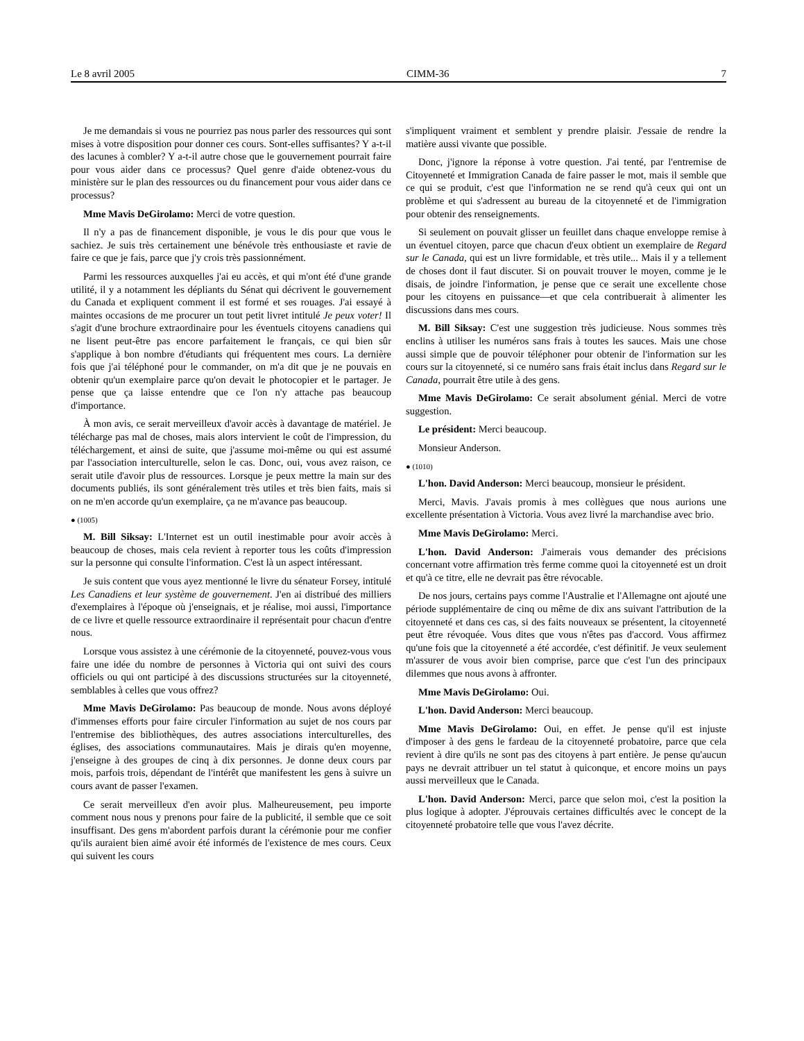Le 8 avril 2005 CIMM-36 7
Je me demandais si vous ne pourriez pas nous parler des ressources qui sont mises à votre disposition pour donner ces cours. Sont-elles suffisantes? Y a-t-il des lacunes à combler? Y a-t-il autre chose que le gouvernement pourrait faire pour vous aider dans ce processus? Quel genre d'aide obtenez-vous du ministère sur le plan des ressources ou du financement pour vous aider dans ce processus?
Mme Mavis DeGirolamo: Merci de votre question.
Il n'y a pas de financement disponible, je vous le dis pour que vous le sachiez. Je suis très certainement une bénévole très enthousiaste et ravie de faire ce que je fais, parce que j'y crois très passionnément.
Parmi les ressources auxquelles j'ai eu accès, et qui m'ont été d'une grande utilité, il y a notamment les dépliants du Sénat qui décrivent le gouvernement du Canada et expliquent comment il est formé et ses rouages. J'ai essayé à maintes occasions de me procurer un tout petit livret intitulé Je peux voter! Il s'agit d'une brochure extraordinaire pour les éventuels citoyens canadiens qui ne lisent peut-être pas encore parfaitement le français, ce qui bien sûr s'applique à bon nombre d'étudiants qui fréquentent mes cours. La dernière fois que j'ai téléphoné pour le commander, on m'a dit que je ne pouvais en obtenir qu'un exemplaire parce qu'on devait le photocopier et le partager. Je pense que ça laisse entendre que ce l'on n'y attache pas beaucoup d'importance.
À mon avis, ce serait merveilleux d'avoir accès à davantage de matériel. Je télécharge pas mal de choses, mais alors intervient le coût de l'impression, du téléchargement, et ainsi de suite, que j'assume moi-même ou qui est assumé par l'association interculturelle, selon le cas. Donc, oui, vous avez raison, ce serait utile d'avoir plus de ressources. Lorsque je peux mettre la main sur des documents publiés, ils sont généralement très utiles et très bien faits, mais si on ne m'en accorde qu'un exemplaire, ça ne m'avance pas beaucoup.
● (1005)
M. Bill Siksay: L'Internet est un outil inestimable pour avoir accès à beaucoup de choses, mais cela revient à reporter tous les coûts d'impression sur la personne qui consulte l'information. C'est là un aspect intéressant.
Je suis content que vous ayez mentionné le livre du sénateur Forsey, intitulé Les Canadiens et leur système de gouvernement. J'en ai distribué des milliers d'exemplaires à l'époque où j'enseignais, et je réalise, moi aussi, l'importance de ce livre et quelle ressource extraordinaire il représentait pour chacun d'entre nous.
Lorsque vous assistez à une cérémonie de la citoyenneté, pouvez-vous vous faire une idée du nombre de personnes à Victoria qui ont suivi des cours officiels ou qui ont participé à des discussions structurées sur la citoyenneté, semblables à celles que vous offrez?
Mme Mavis DeGirolamo: Pas beaucoup de monde. Nous avons déployé d'immenses efforts pour faire circuler l'information au sujet de nos cours par l'entremise des bibliothèques, des autres associations interculturelles, des églises, des associations communautaires. Mais je dirais qu'en moyenne, j'enseigne à des groupes de cinq à dix personnes. Je donne deux cours par mois, parfois trois, dépendant de l'intérêt que manifestent les gens à suivre un cours avant de passer l'examen.
Ce serait merveilleux d'en avoir plus. Malheureusement, peu importe comment nous nous y prenons pour faire de la publicité, il semble que ce soit insuffisant. Des gens m'abordent parfois durant la cérémonie pour me confier qu'ils auraient bien aimé avoir été informés de l'existence de mes cours. Ceux qui suivent les cours
s'impliquent vraiment et semblent y prendre plaisir. J'essaie de rendre la matière aussi vivante que possible.
Donc, j'ignore la réponse à votre question. J'ai tenté, par l'entremise de Citoyenneté et Immigration Canada de faire passer le mot, mais il semble que ce qui se produit, c'est que l'information ne se rend qu'à ceux qui ont un problème et qui s'adressent au bureau de la citoyenneté et de l'immigration pour obtenir des renseignements.
Si seulement on pouvait glisser un feuillet dans chaque enveloppe remise à un éventuel citoyen, parce que chacun d'eux obtient un exemplaire de Regard sur le Canada, qui est un livre formidable, et très utile... Mais il y a tellement de choses dont il faut discuter. Si on pouvait trouver le moyen, comme je le disais, de joindre l'information, je pense que ce serait une excellente chose pour les citoyens en puissance—et que cela contribuerait à alimenter les discussions dans mes cours.
M. Bill Siksay: C'est une suggestion très judicieuse. Nous sommes très enclins à utiliser les numéros sans frais à toutes les sauces. Mais une chose aussi simple que de pouvoir téléphoner pour obtenir de l'information sur les cours sur la citoyenneté, si ce numéro sans frais était inclus dans Regard sur le Canada, pourrait être utile à des gens.
Mme Mavis DeGirolamo: Ce serait absolument génial. Merci de votre suggestion.
Le président: Merci beaucoup.
Monsieur Anderson.
● (1010)
L'hon. David Anderson: Merci beaucoup, monsieur le président.
Merci, Mavis. J'avais promis à mes collègues que nous aurions une excellente présentation à Victoria. Vous avez livré la marchandise avec brio.
Mme Mavis DeGirolamo: Merci.
L'hon. David Anderson: J'aimerais vous demander des précisions concernant votre affirmation très ferme comme quoi la citoyenneté est un droit et qu'à ce titre, elle ne devrait pas être révocable.
De nos jours, certains pays comme l'Australie et l'Allemagne ont ajouté une période supplémentaire de cinq ou même de dix ans suivant l'attribution de la citoyenneté et dans ces cas, si des faits nouveaux se présentent, la citoyenneté peut être révoquée. Vous dites que vous n'êtes pas d'accord. Vous affirmez qu'une fois que la citoyenneté a été accordée, c'est définitif. Je veux seulement m'assurer de vous avoir bien comprise, parce que c'est l'un des principaux dilemmes que nous avons à affronter.
Mme Mavis DeGirolamo: Oui.
L'hon. David Anderson: Merci beaucoup.
Mme Mavis DeGirolamo: Oui, en effet. Je pense qu'il est injuste d'imposer à des gens le fardeau de la citoyenneté probatoire, parce que cela revient à dire qu'ils ne sont pas des citoyens à part entière. Je pense qu'aucun pays ne devrait attribuer un tel statut à quiconque, et encore moins un pays aussi merveilleux que le Canada.
L'hon. David Anderson: Merci, parce que selon moi, c'est la position la plus logique à adopter. J'éprouvais certaines difficultés avec le concept de la citoyenneté probatoire telle que vous l'avez décrite.